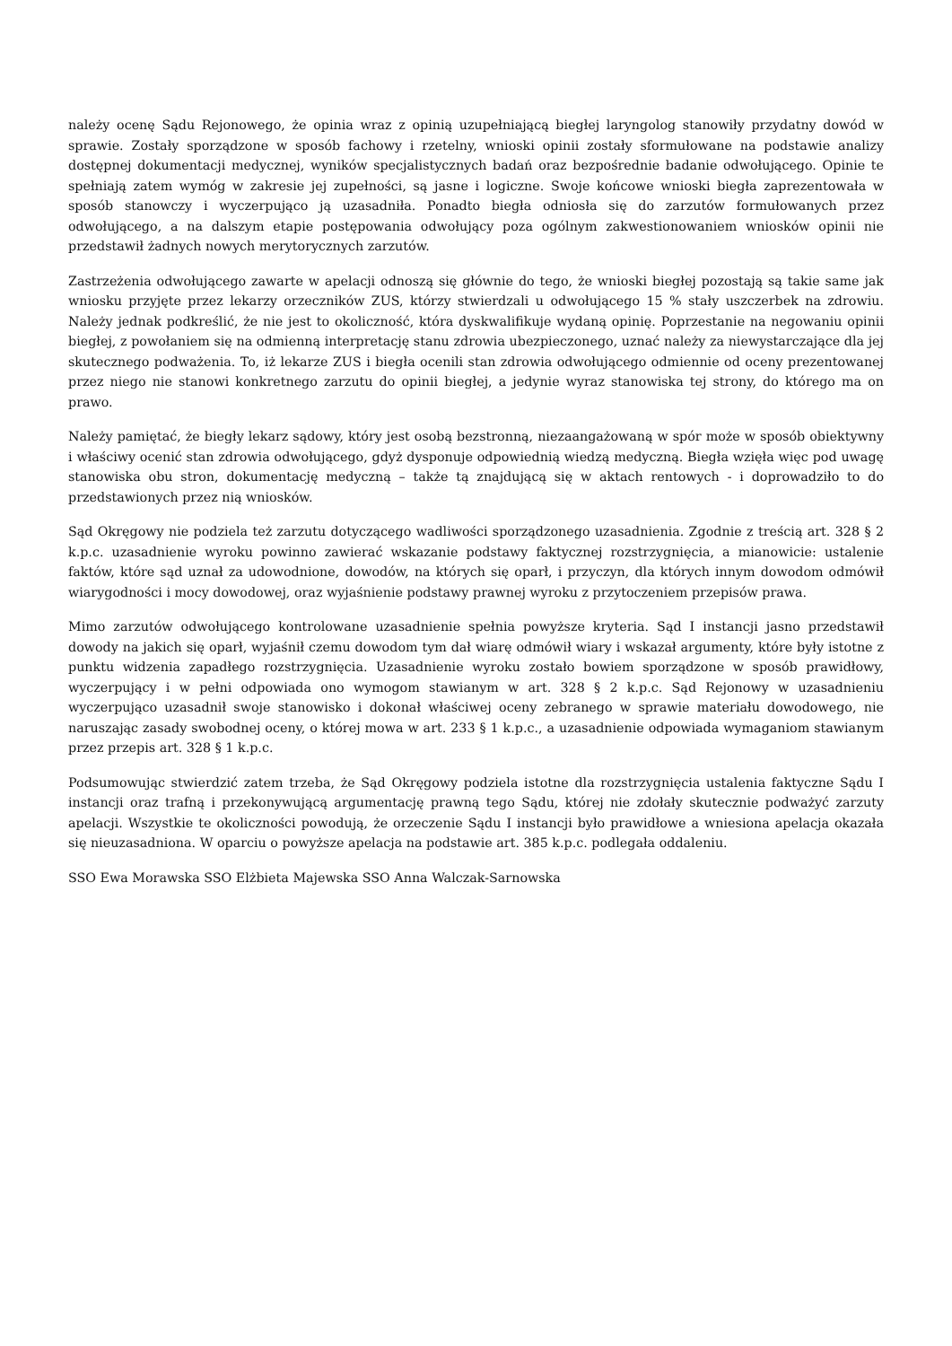należy ocenę Sądu Rejonowego, że opinia wraz z opinią uzupełniającą biegłej laryngolog stanowiły przydatny dowód w sprawie. Zostały sporządzone w sposób fachowy i rzetelny, wnioski opinii zostały sformułowane na podstawie analizy dostępnej dokumentacji medycznej, wyników specjalistycznych badań oraz bezpośrednie badanie odwołującego. Opinie te spełniają zatem wymóg w zakresie jej zupełności, są jasne i logiczne. Swoje końcowe wnioski biegła zaprezentowała w sposób stanowczy i wyczerpująco ją uzasadniła. Ponadto biegła odniosła się do zarzutów formułowanych przez odwołującego, a na dalszym etapie postępowania odwołujący poza ogólnym zakwestionowaniem wniosków opinii nie przedstawił żadnych nowych merytorycznych zarzutów.
Zastrzeżenia odwołującego zawarte w apelacji odnoszą się głównie do tego, że wnioski biegłej pozostają są takie same jak wniosku przyjęte przez lekarzy orzeczników ZUS, którzy stwierdzali u odwołującego 15 % stały uszczerbek na zdrowiu. Należy jednak podkreślić, że nie jest to okoliczność, która dyskwalifikuje wydaną opinię. Poprzestanie na negowaniu opinii biegłej, z powołaniem się na odmienną interpretację stanu zdrowia ubezpieczonego, uznać należy za niewystarczające dla jej skutecznego podważenia. To, iż lekarze ZUS i biegła ocenili stan zdrowia odwołującego odmiennie od oceny prezentowanej przez niego nie stanowi konkretnego zarzutu do opinii biegłej, a jedynie wyraz stanowiska tej strony, do którego ma on prawo.
Należy pamiętać, że biegły lekarz sądowy, który jest osobą bezstronną, niezaangażowaną w spór może w sposób obiektywny i właściwy ocenić stan zdrowia odwołującego, gdyż dysponuje odpowiednią wiedzą medyczną. Biegła wzięła więc pod uwagę stanowiska obu stron, dokumentację medyczną – także tą znajdującą się w aktach rentowych - i doprowadziło to do przedstawionych przez nią wniosków.
Sąd Okręgowy nie podziela też zarzutu dotyczącego wadliwości sporządzonego uzasadnienia. Zgodnie z treścią art. 328 § 2 k.p.c. uzasadnienie wyroku powinno zawierać wskazanie podstawy faktycznej rozstrzygnięcia, a mianowicie: ustalenie faktów, które sąd uznał za udowodnione, dowodów, na których się oparł, i przyczyn, dla których innym dowodom odmówił wiarygodności i mocy dowodowej, oraz wyjaśnienie podstawy prawnej wyroku z przytoczeniem przepisów prawa.
Mimo zarzutów odwołującego kontrolowane uzasadnienie spełnia powyższe kryteria. Sąd I instancji jasno przedstawił dowody na jakich się oparł, wyjaśnił czemu dowodom tym dał wiarę odmówił wiary i wskazał argumenty, które były istotne z punktu widzenia zapadłego rozstrzygnięcia. Uzasadnienie wyroku zostało bowiem sporządzone w sposób prawidłowy, wyczerpujący i w pełni odpowiada ono wymogom stawianym w art. 328 § 2 k.p.c. Sąd Rejonowy w uzasadnieniu wyczerpująco uzasadnił swoje stanowisko i dokonał właściwej oceny zebranego w sprawie materiału dowodowego, nie naruszając zasady swobodnej oceny, o której mowa w art. 233 § 1 k.p.c., a uzasadnienie odpowiada wymaganiom stawianym przez przepis art. 328 § 1 k.p.c.
Podsumowując stwierdzić zatem trzeba, że Sąd Okręgowy podziela istotne dla rozstrzygnięcia ustalenia faktyczne Sądu I instancji oraz trafną i przekonywującą argumentację prawną tego Sądu, której nie zdołały skutecznie podważyć zarzuty apelacji. Wszystkie te okoliczności powodują, że orzeczenie Sądu I instancji było prawidłowe a wniesiona apelacja okazała się nieuzasadniona. W oparciu o powyższe apelacja na podstawie art. 385 k.p.c. podlegała oddaleniu.
SSO Ewa Morawska SSO Elżbieta Majewska SSO Anna Walczak-Sarnowska